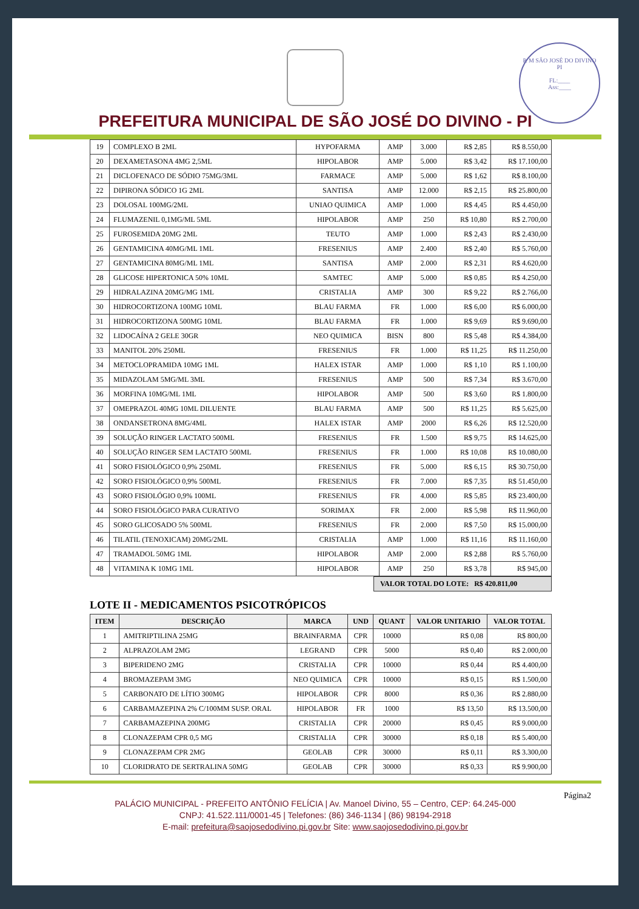P. M SÃO JOSÉ DO DIVINO PI
FL:____
Ass:____
PREFEITURA MUNICIPAL DE SÃO JOSÉ DO DIVINO - PI
| 19 | COMPLEXO B 2ML | HYPOFARMA | AMP | 3.000 | R$ 2,85 | R$ 8.550,00 |
| 20 | DEXAMETASONA 4MG 2,5ML | HIPOLABOR | AMP | 5.000 | R$ 3,42 | R$ 17.100,00 |
| 21 | DICLOFENACO DE SÓDIO 75MG/3ML | FARMACE | AMP | 5.000 | R$ 1,62 | R$ 8.100,00 |
| 22 | DIPIRONA SÓDICO 1G 2ML | SANTISA | AMP | 12.000 | R$ 2,15 | R$ 25.800,00 |
| 23 | DOLOSAL 100MG/2ML | UNIAO QUIMICA | AMP | 1.000 | R$ 4,45 | R$ 4.450,00 |
| 24 | FLUMAZENIL 0,1MG/ML 5ML | HIPOLABOR | AMP | 250 | R$ 10,80 | R$ 2.700,00 |
| 25 | FUROSEMIDA 20MG 2ML | TEUTO | AMP | 1.000 | R$ 2,43 | R$ 2.430,00 |
| 26 | GENTAMICINA 40MG/ML 1ML | FRESENIUS | AMP | 2.400 | R$ 2,40 | R$ 5.760,00 |
| 27 | GENTAMICINA 80MG/ML 1ML | SANTISA | AMP | 2.000 | R$ 2,31 | R$ 4.620,00 |
| 28 | GLICOSE HIPERTONICA 50% 10ML | SAMTEC | AMP | 5.000 | R$ 0,85 | R$ 4.250,00 |
| 29 | HIDRALAZINA 20MG/MG 1ML | CRISTALIA | AMP | 300 | R$ 9,22 | R$ 2.766,00 |
| 30 | HIDROCORTIZONA 100MG 10ML | BLAU FARMA | FR | 1.000 | R$ 6,00 | R$ 6.000,00 |
| 31 | HIDROCORTIZONA 500MG 10ML | BLAU FARMA | FR | 1.000 | R$ 9,69 | R$ 9.690,00 |
| 32 | LIDOCAÍNA 2 GELE 30GR | NEO QUIMICA | BISN | 800 | R$ 5,48 | R$ 4.384,00 |
| 33 | MANITOL 20% 250ML | FRESENIUS | FR | 1.000 | R$ 11,25 | R$ 11.250,00 |
| 34 | METOCLOPRAMIDA 10MG 1ML | HALEX ISTAR | AMP | 1.000 | R$ 1,10 | R$ 1.100,00 |
| 35 | MIDAZOLAM 5MG/ML 3ML | FRESENIUS | AMP | 500 | R$ 7,34 | R$ 3.670,00 |
| 36 | MORFINA 10MG/ML 1ML | HIPOLABOR | AMP | 500 | R$ 3,60 | R$ 1.800,00 |
| 37 | OMEPRAZOL 40MG 10ML DILUENTE | BLAU FARMA | AMP | 500 | R$ 11,25 | R$ 5.625,00 |
| 38 | ONDANSETRONA 8MG/4ML | HALEX ISTAR | AMP | 2000 | R$ 6,26 | R$ 12.520,00 |
| 39 | SOLUÇÃO RINGER LACTATO 500ML | FRESENIUS | FR | 1.500 | R$ 9,75 | R$ 14.625,00 |
| 40 | SOLUÇÃO RINGER SEM LACTATO 500ML | FRESENIUS | FR | 1.000 | R$ 10,08 | R$ 10.080,00 |
| 41 | SORO FISIOLÓGICO 0,9% 250ML | FRESENIUS | FR | 5.000 | R$ 6,15 | R$ 30.750,00 |
| 42 | SORO FISIOLÓGICO 0,9% 500ML | FRESENIUS | FR | 7.000 | R$ 7,35 | R$ 51.450,00 |
| 43 | SORO FISIOLÓGIO 0,9% 100ML | FRESENIUS | FR | 4.000 | R$ 5,85 | R$ 23.400,00 |
| 44 | SORO FISIOLÓGICO PARA CURATIVO | SORIMAX | FR | 2.000 | R$ 5,98 | R$ 11.960,00 |
| 45 | SORO GLICOSADO 5% 500ML | FRESENIUS | FR | 2.000 | R$ 7,50 | R$ 15.000,00 |
| 46 | TILATIL (TENOXICAM) 20MG/2ML | CRISTALIA | AMP | 1.000 | R$ 11,16 | R$ 11.160,00 |
| 47 | TRAMADOL 50MG 1ML | HIPOLABOR | AMP | 2.000 | R$ 2,88 | R$ 5.760,00 |
| 48 | VITAMINA K 10MG 1ML | HIPOLABOR | AMP | 250 | R$ 3,78 | R$ 945,00 |
VALOR TOTAL DO LOTE: R$ 420.811,00
LOTE II - MEDICAMENTOS PSICOTRÓPICOS
| ITEM | DESCRIÇÃO | MARCA | UND | QUANT | VALOR UNITARIO | VALOR TOTAL |
| --- | --- | --- | --- | --- | --- | --- |
| 1 | AMITRIPTILINA 25MG | BRAINFARMA | CPR | 10000 | R$ 0,08 | R$ 800,00 |
| 2 | ALPRAZOLAM 2MG | LEGRAND | CPR | 5000 | R$ 0,40 | R$ 2.000,00 |
| 3 | BIPERIDENO 2MG | CRISTALIA | CPR | 10000 | R$ 0,44 | R$ 4.400,00 |
| 4 | BROMAZEPAM 3MG | NEO QUIMICA | CPR | 10000 | R$ 0,15 | R$ 1.500,00 |
| 5 | CARBONATO DE LÍTIO 300MG | HIPOLABOR | CPR | 8000 | R$ 0,36 | R$ 2.880,00 |
| 6 | CARBAMAZEPINA 2% C/100MM SUSP. ORAL | HIPOLABOR | FR | 1000 | R$ 13,50 | R$ 13.500,00 |
| 7 | CARBAMAZEPINA 200MG | CRISTALIA | CPR | 20000 | R$ 0,45 | R$ 9.000,00 |
| 8 | CLONAZEPAM CPR 0,5 MG | CRISTALIA | CPR | 30000 | R$ 0,18 | R$ 5.400,00 |
| 9 | CLONAZEPAM CPR 2MG | GEOLAB | CPR | 30000 | R$ 0,11 | R$ 3.300,00 |
| 10 | CLORIDRATO DE SERTRALINA 50MG | GEOLAB | CPR | 30000 | R$ 0,33 | R$ 9.900,00 |
Página2
PALÁCIO MUNICIPAL - PREFEITO ANTÔNIO FELÍCIA | Av. Manoel Divino, 55 – Centro, CEP: 64.245-000
CNPJ: 41.522.111/0001-45 | Telefones: (86) 346-1134 | (86) 98194-2918
E-mail: prefeitura@saojosedodivino.pi.gov.br Site: www.saojosedodivino.pi.gov.br